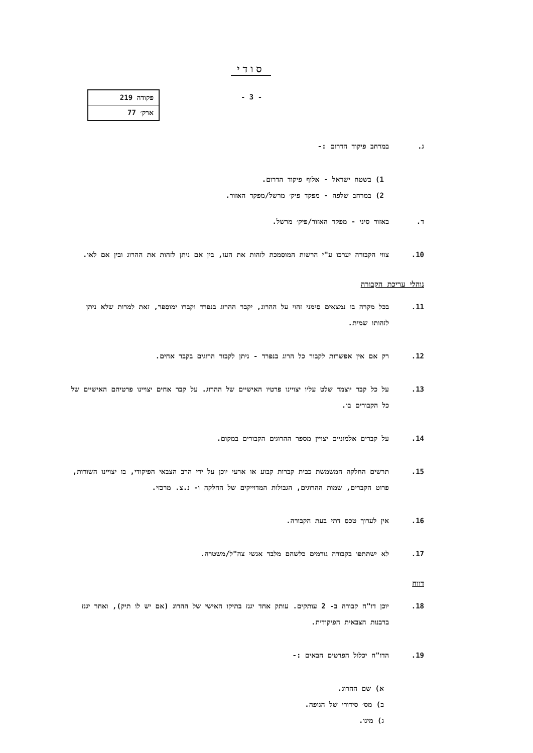סודי
- 3 -
| פקודה 219 |
| ארק׳ 77 |
ג. במרחב פיקוד הדרום :-
1) בשטח ישראל - אלוף פיקוד הדרום.
2) במרחב שלפה - מפקד פיק׳ מרשל/מפקד האזור.
ד. באזור סיני - מפקד האזור/פיק׳ מרשל.
10. צווי הקבורה יערכו ע"י הרשות המוסמכת לזהות את העו, בין אם ניתן לזהות את ההרוג ובין אם לאו.
נוהלי עריכת הקבורה
11. בכל מקרה בו נמצאים סימני זהוי על ההרוג, יקבר ההרוג בנפרד וקברו ימוספר, זאת למרות שלא ניתן לזהותו שמית.
12. רק אם אין אפשרות לקבור כל הרוג בנפרד - ניתן לקבור הרוגים בקבר אחים.
13. על כל קבר יוצמד שלט עליו יצויינו פרטיו האישיים של ההרוג. על קבר אחים יצויינו פרטיהם האישיים של כל הקבורים בו.
14. על קברים אלמוניים יצויין מספר ההרוגים הקבורים במקום.
15. תרשים החלקה המשמשת כבית קברות קבוע או ארעי יוכן על ידי הרב הצבאי הפיקודי, בו יצויינו השורות, פרוט הקברים, שמות ההרוגים, הגבולות המדוייקים של החלקה ו- נ.צ. מרכזי.
16. אין לערוך טכס דתי בעת הקבורה.
17. לא ישתתפו בקבורה גורמים כלשהם מלבד אנשי צה"ל/משטרה.
דווח
18. יוכן דו"ח קבורה ב- 2 עותקים. עותק אחד יגנז בתיקו האישי של ההרוג (אם יש לו תיק), ואחר יגנז ברבנות הצבאית הפיקודית.
19. הדו"ח יכלול הפרטים הבאים :-
א) שם ההרוג.
ב) מס׳ סידורי של הגופה.
ג) מינו.